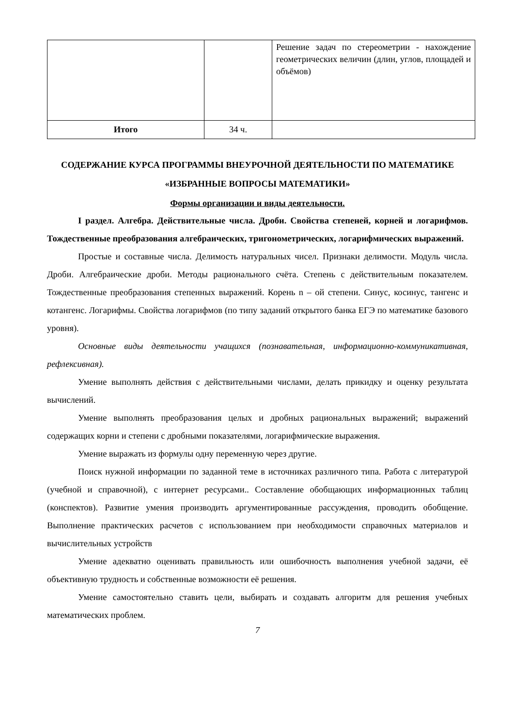| | | Решение задач по стереометрии - нахождение геометрических величин (длин, углов, площадей и объёмов) |
| Итого | 34 ч. | |
СОДЕРЖАНИЕ КУРСА ПРОГРАММЫ ВНЕУРОЧНОЙ ДЕЯТЕЛЬНОСТИ ПО МАТЕМАТИКЕ «ИЗБРАННЫЕ ВОПРОСЫ МАТЕМАТИКИ»
Формы организации и виды деятельности.
I раздел. Алгебра. Действительные числа. Дроби. Свойства степеней, корней и логарифмов. Тождественные преобразования алгебраических, тригонометрических, логарифмических выражений.
Простые и составные числа. Делимость натуральных чисел. Признаки делимости. Модуль числа. Дроби. Алгебраические дроби. Методы рационального счёта. Степень с действительным показателем. Тождественные преобразования степенных выражений. Корень n – ой степени. Синус, косинус, тангенс и котангенс. Логарифмы. Свойства логарифмов (по типу заданий открытого банка ЕГЭ по математике базового уровня).
Основные виды деятельности учащихся (познавательная, информационно-коммуникативная, рефлексивная).
Умение выполнять действия с действительными числами, делать прикидку и оценку результата вычислений.
Умение выполнять преобразования целых и дробных рациональных выражений; выражений содержащих корни и степени с дробными показателями, логарифмические выражения.
Умение выражать из формулы одну переменную через другие.
Поиск нужной информации по заданной теме в источниках различного типа. Работа с литературой (учебной и справочной), с интернет ресурсами.. Составление обобщающих информационных таблиц (конспектов). Развитие умения производить аргументированные рассуждения, проводить обобщение. Выполнение практических расчетов с использованием при необходимости справочных материалов и вычислительных устройств
Умение адекватно оценивать правильность или ошибочность выполнения учебной задачи, её объективную трудность и собственные возможности её решения.
Умение самостоятельно ставить цели, выбирать и создавать алгоритм для решения учебных математических проблем.
7